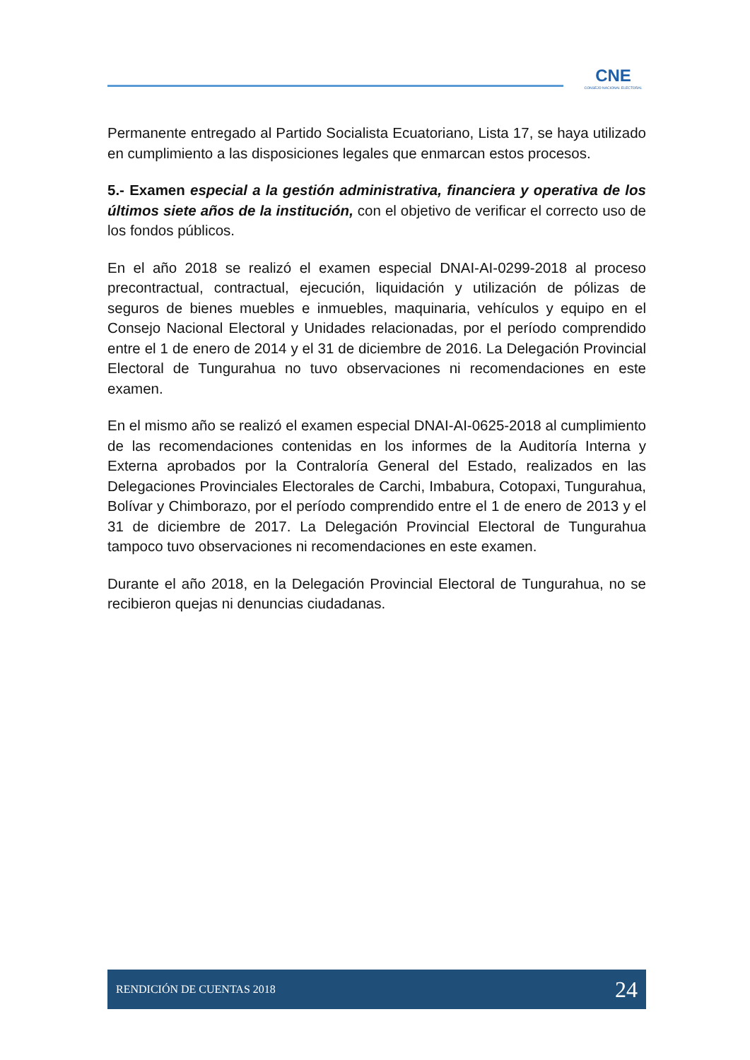CNE
CONSEJO NACIONAL ELECTORAL
Permanente entregado al Partido Socialista Ecuatoriano, Lista 17, se haya utilizado en cumplimiento a las disposiciones legales que enmarcan estos procesos.
5.- Examen especial a la gestión administrativa, financiera y operativa de los últimos siete años de la institución, con el objetivo de verificar el correcto uso de los fondos públicos.
En el año 2018 se realizó el examen especial DNAI-AI-0299-2018 al proceso precontractual, contractual, ejecución, liquidación y utilización de pólizas de seguros de bienes muebles e inmuebles, maquinaria, vehículos y equipo en el Consejo Nacional Electoral y Unidades relacionadas, por el período comprendido entre el 1 de enero de 2014 y el 31 de diciembre de 2016. La Delegación Provincial Electoral de Tungurahua no tuvo observaciones ni recomendaciones en este examen.
En el mismo año se realizó el examen especial DNAI-AI-0625-2018 al cumplimiento de las recomendaciones contenidas en los informes de la Auditoría Interna y Externa aprobados por la Contraloría General del Estado, realizados en las Delegaciones Provinciales Electorales de Carchi, Imbabura, Cotopaxi, Tungurahua, Bolívar y Chimborazo, por el período comprendido entre el 1 de enero de 2013 y el 31 de diciembre de 2017. La Delegación Provincial Electoral de Tungurahua tampoco tuvo observaciones ni recomendaciones en este examen.
Durante el año 2018, en la Delegación Provincial Electoral de Tungurahua, no se recibieron quejas ni denuncias ciudadanas.
RENDICIÓN DE CUENTAS 2018 24